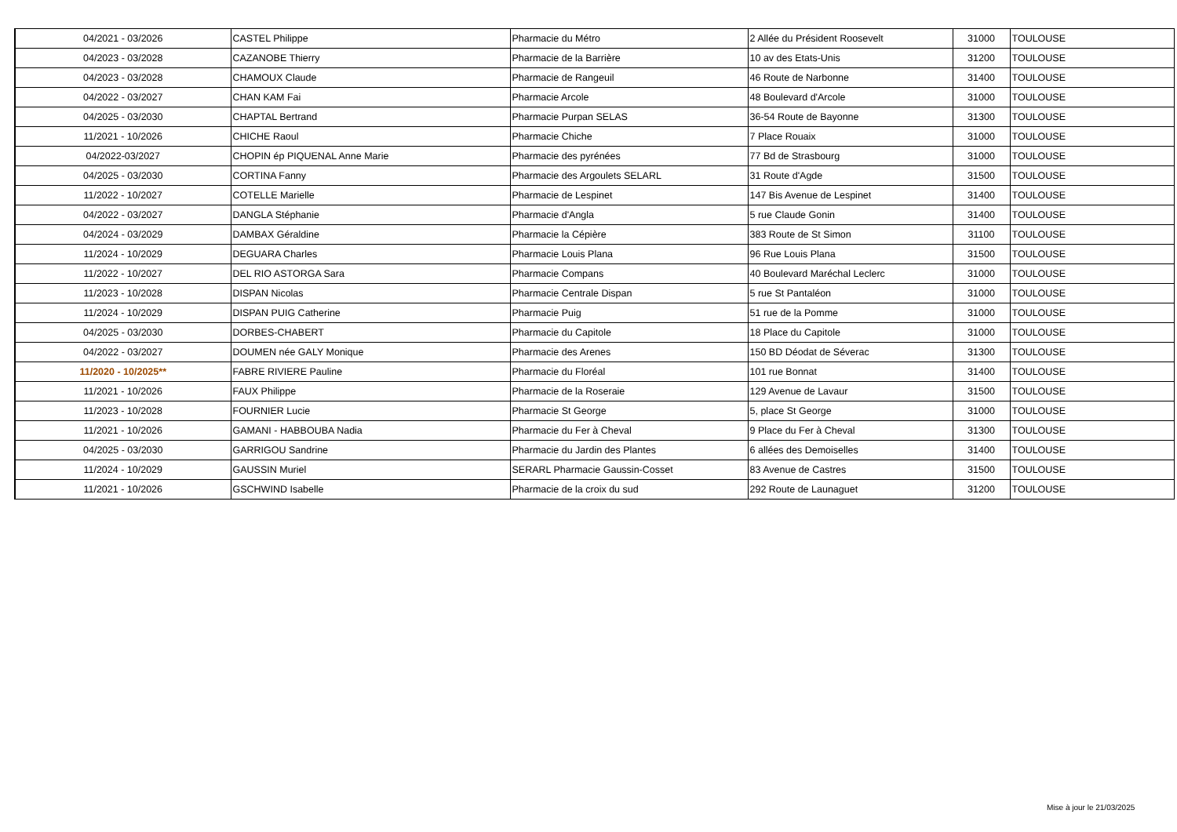| 04/2021 - 03/2026 | CASTEL Philippe | Pharmacie du Métro | 2 Allée du Président Roosevelt | 31000 | TOULOUSE |
| 04/2023 - 03/2028 | CAZANOBE Thierry | Pharmacie de la Barrière | 10 av des Etats-Unis | 31200 | TOULOUSE |
| 04/2023 - 03/2028 | CHAMOUX Claude | Pharmacie de Rangeuil | 46 Route de Narbonne | 31400 | TOULOUSE |
| 04/2022 - 03/2027 | CHAN KAM Fai | Pharmacie Arcole | 48 Boulevard d'Arcole | 31000 | TOULOUSE |
| 04/2025 - 03/2030 | CHAPTAL Bertrand | Pharmacie Purpan SELAS | 36-54 Route de Bayonne | 31300 | TOULOUSE |
| 11/2021 - 10/2026 | CHICHE Raoul | Pharmacie Chiche | 7 Place Rouaix | 31000 | TOULOUSE |
| 04/2022-03/2027 | CHOPIN ép PIQUENAL Anne Marie | Pharmacie des pyrénées | 77 Bd de Strasbourg | 31000 | TOULOUSE |
| 04/2025 - 03/2030 | CORTINA Fanny | Pharmacie des Argoulets SELARL | 31 Route d'Agde | 31500 | TOULOUSE |
| 11/2022 - 10/2027 | COTELLE Marielle | Pharmacie de Lespinet | 147 Bis Avenue de Lespinet | 31400 | TOULOUSE |
| 04/2022 - 03/2027 | DANGLA Stéphanie | Pharmacie d'Angla | 5 rue Claude Gonin | 31400 | TOULOUSE |
| 04/2024 - 03/2029 | DAMBAX Géraldine | Pharmacie la Cépière | 383 Route de St Simon | 31100 | TOULOUSE |
| 11/2024 - 10/2029 | DEGUARA Charles | Pharmacie Louis Plana | 96 Rue Louis Plana | 31500 | TOULOUSE |
| 11/2022 - 10/2027 | DEL RIO ASTORGA Sara | Pharmacie Compans | 40 Boulevard Maréchal Leclerc | 31000 | TOULOUSE |
| 11/2023 - 10/2028 | DISPAN Nicolas | Pharmacie Centrale Dispan | 5 rue St Pantaléon | 31000 | TOULOUSE |
| 11/2024 - 10/2029 | DISPAN PUIG Catherine | Pharmacie Puig | 51 rue de la Pomme | 31000 | TOULOUSE |
| 04/2025 - 03/2030 | DORBES-CHABERT | Pharmacie du Capitole | 18 Place du Capitole | 31000 | TOULOUSE |
| 04/2022 - 03/2027 | DOUMEN née GALY Monique | Pharmacie des Arenes | 150 BD Déodat de Séverac | 31300 | TOULOUSE |
| 11/2020 - 10/2025** | FABRE RIVIERE Pauline | Pharmacie du Floréal | 101 rue Bonnat | 31400 | TOULOUSE |
| 11/2021 - 10/2026 | FAUX Philippe | Pharmacie de la Roseraie | 129 Avenue de Lavaur | 31500 | TOULOUSE |
| 11/2023 - 10/2028 | FOURNIER Lucie | Pharmacie St George | 5, place St George | 31000 | TOULOUSE |
| 11/2021 - 10/2026 | GAMANI - HABBOUBA Nadia | Pharmacie du Fer à Cheval | 9 Place du Fer à Cheval | 31300 | TOULOUSE |
| 04/2025 - 03/2030 | GARRIGOU Sandrine | Pharmacie du Jardin des Plantes | 6 allées des Demoiselles | 31400 | TOULOUSE |
| 11/2024 - 10/2029 | GAUSSIN Muriel | SERARL Pharmacie Gaussin-Cosset | 83 Avenue de Castres | 31500 | TOULOUSE |
| 11/2021 - 10/2026 | GSCHWIND Isabelle | Pharmacie de la croix du sud | 292 Route de Launaguet | 31200 | TOULOUSE |
Mise à jour le 21/03/2025